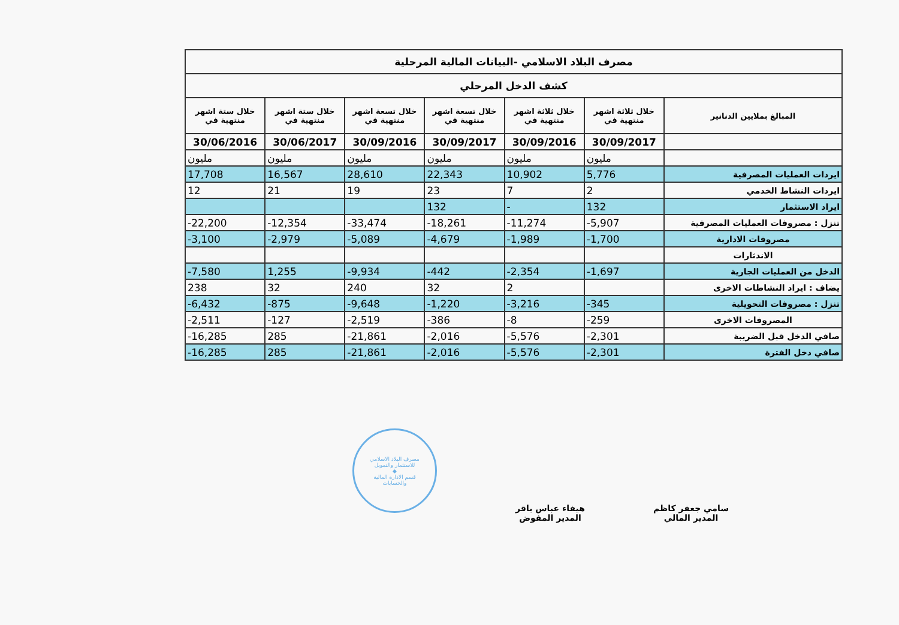| مصرف البلاد الاسلامي -البيانات المالية المرحلية | | | | | | |
| كشف الدخل المرحلي | | | | | | |
| المبالغ بملايين الدنانير | خلال ثلاثة اشهر منتهية في | خلال ثلاثة اشهر منتهية في | خلال تسعة اشهر منتهية في | خلال تسعة اشهر منتهية في | خلال ستة اشهر منتهية في | خلال ستة اشهر منتهية في |
| | 30/09/2017 | 30/09/2016 | 30/09/2017 | 30/09/2016 | 30/06/2017 | 30/06/2016 |
| | مليون | مليون | مليون | مليون | مليون | مليون |
| ايردات العمليات المصرفية | 5,776 | 10,902 | 22,343 | 28,610 | 16,567 | 17,708 |
| ايردات النشاط الخدمي | 2 | 7 | 23 | 19 | 21 | 12 |
| ايراد الاستثمار | 132 | - | 132 | | | |
| تنزل : مصروفات العمليات المصرفية | -5,907 | -11,274 | -18,261 | -33,474 | -12,354 | -22,200 |
| مصروفات الادارية | -1,700 | -1,989 | -4,679 | -5,089 | -2,979 | -3,100 |
| الاندثارات | | | | | | |
| الدخل من العمليات الجارية | -1,697 | -2,354 | -442 | -9,934 | 1,255 | -7,580 |
| يضاف : ايراد النشاطات الاخرى | | 2 | 32 | 240 | 32 | 238 |
| تنزل : مصروفات التحويلية | -345 | -3,216 | -1,220 | -9,648 | -875 | -6,432 |
| المصروفات الاخرى | -259 | -8 | -386 | -2,519 | -127 | -2,511 |
| صافي الدخل قبل الضريبة | -2,301 | -5,576 | -2,016 | -21,861 | 285 | -16,285 |
| صافي دخل الفترة | -2,301 | -5,576 | -2,016 | -21,861 | 285 | -16,285 |
مصرف البلاد الاسلامي
للاستثمار والتمويل
◆
قسم الادارة المالية
والحسابات
هيفاء عباس باقر
المدير المفوض
سامي جعفر كاظم
المدير المالي